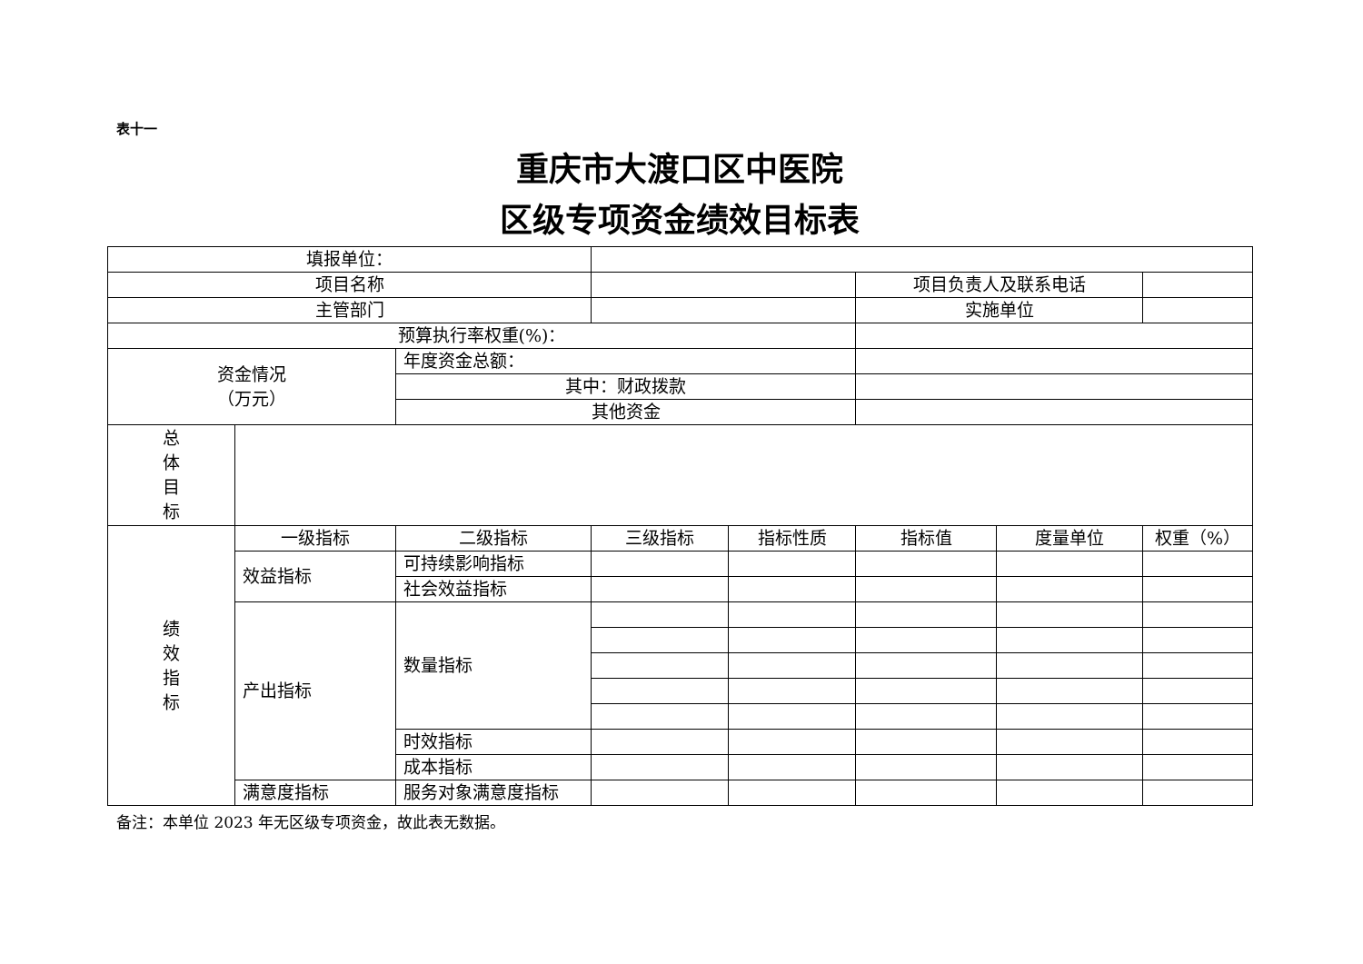表十一
重庆市大渡口区中医院
区级专项资金绩效目标表
| 填报单位： | | | | | | | |
| 项目名称 | | | | | 项目负责人及联系电话 | | |
| 主管部门 | | | | | 实施单位 | | |
| 预算执行率权重(%)： | | | | | | | |
| 资金情况 （万元） | | 年度资金总额： | | | | | |
| | | 其中：财政拨款 | | | | | |
| | | 其他资金 | | | | | |
| 总 体 目 标 | | | | | | | |
| 绩 效 指 标 | 一级指标 | 二级指标 | 三级指标 | 指标性质 | 指标值 | 度量单位 | 权重（%） |
| | 效益指标 | 可持续影响指标 | | | | | |
| | | 社会效益指标 | | | | | |
| | 产出指标 | 数量指标 | | | | | |
| | | 时效指标 | | | | | |
| | | 成本指标 | | | | | |
| | 满意度指标 | 服务对象满意度指标 | | | | | |
备注：本单位 2023 年无区级专项资金，故此表无数据。